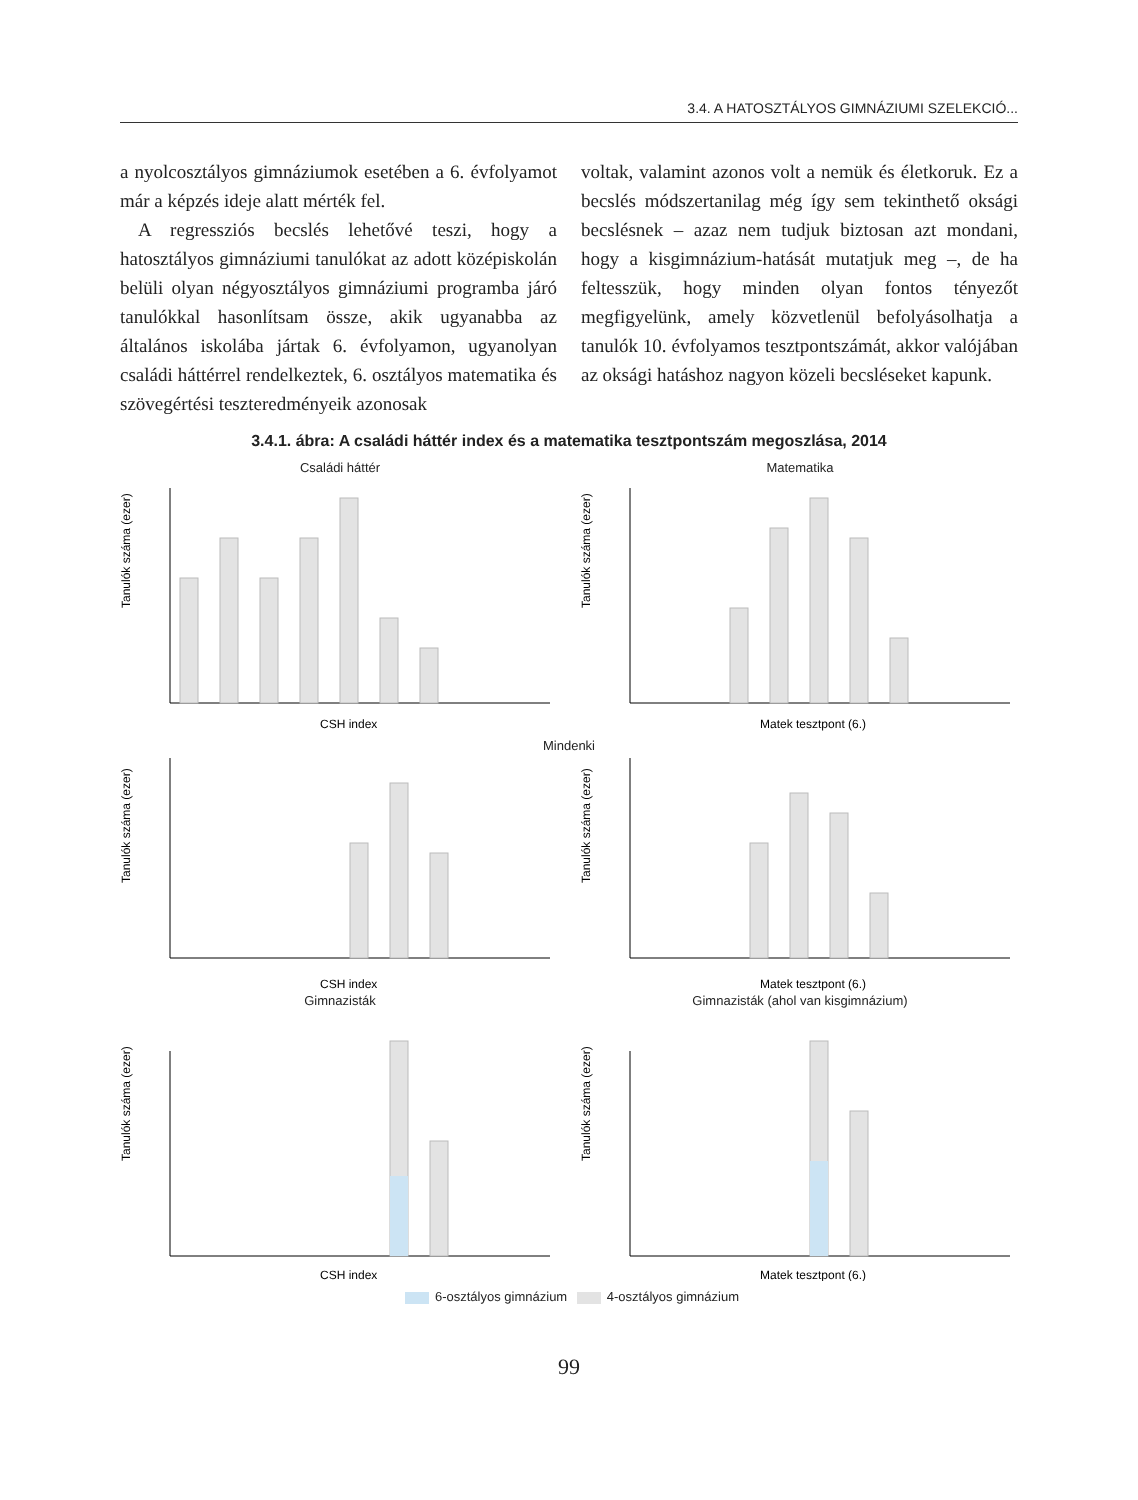3.4. A HATOSZTÁLYOS GIMNÁZIUMI SZELEKCIÓ...
a nyolcosztályos gimnáziumok esetében a 6. évfolyamot már a képzés ideje alatt mérték fel.
A regressziós becslés lehetővé teszi, hogy a hatosztályos gimnáziumi tanulókat az adott középiskolán belüli olyan négyosztályos gimnáziumi programba járó tanulókkal hasonlítsam össze, akik ugyanabba az általános iskolába jártak 6. évfolyamon, ugyanolyan családi háttérrel rendelkeztek, 6. osztályos matematika és szövegértési teszteredményeik azonosak
voltak, valamint azonos volt a nemük és életkoruk. Ez a becslés módszertanilag még így sem tekinthető oksági becslésnek – azaz nem tudjuk biztosan azt mondani, hogy a kisgimnázium-hatását mutatjuk meg –, de ha feltesszük, hogy minden olyan fontos tényezőt megfigyelünk, amely közvetlenül befolyásolhatja a tanulók 10. évfolyamos tesztpontszámát, akkor valójában az oksági hatáshoz nagyon közeli becsléseket kapunk.
3.4.1. ábra: A családi háttér index és a matematika tesztpontszám megoszlása, 2014
Családi háttér
Tanulók száma (ezer)
CSH index
Matematika
Tanulók száma (ezer)
Matek tesztpont (6.)
Mindenki
Tanulók száma (ezer)
CSH index
Tanulók száma (ezer)
Matek tesztpont (6.)
Gimnazisták
Tanulók száma (ezer)
CSH index
Gimnazisták (ahol van kisgimnázium)
Tanulók száma (ezer)
Matek tesztpont (6.)
6-osztályos gimnázium 4-osztályos gimnázium
99